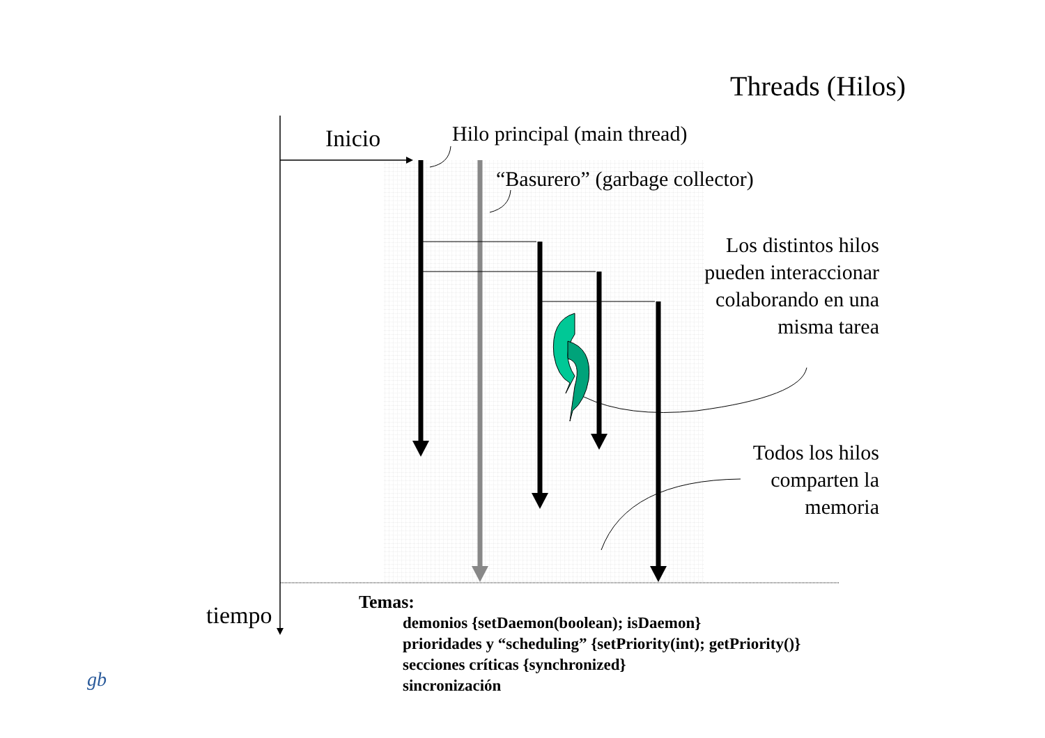Threads (Hilos)
Inicio Hilo principal (main thread)
“Basurero” (garbage collector)
Los distintos hilos pueden interaccionar colaborando en una misma tarea
Todos los hilos comparten la memoria
tiempo
Temas:
demonios {setDaemon(boolean); isDaemon}
prioridades y “scheduling” {setPriority(int); getPriority()}
secciones críticas {synchronized}
sincronización
gb